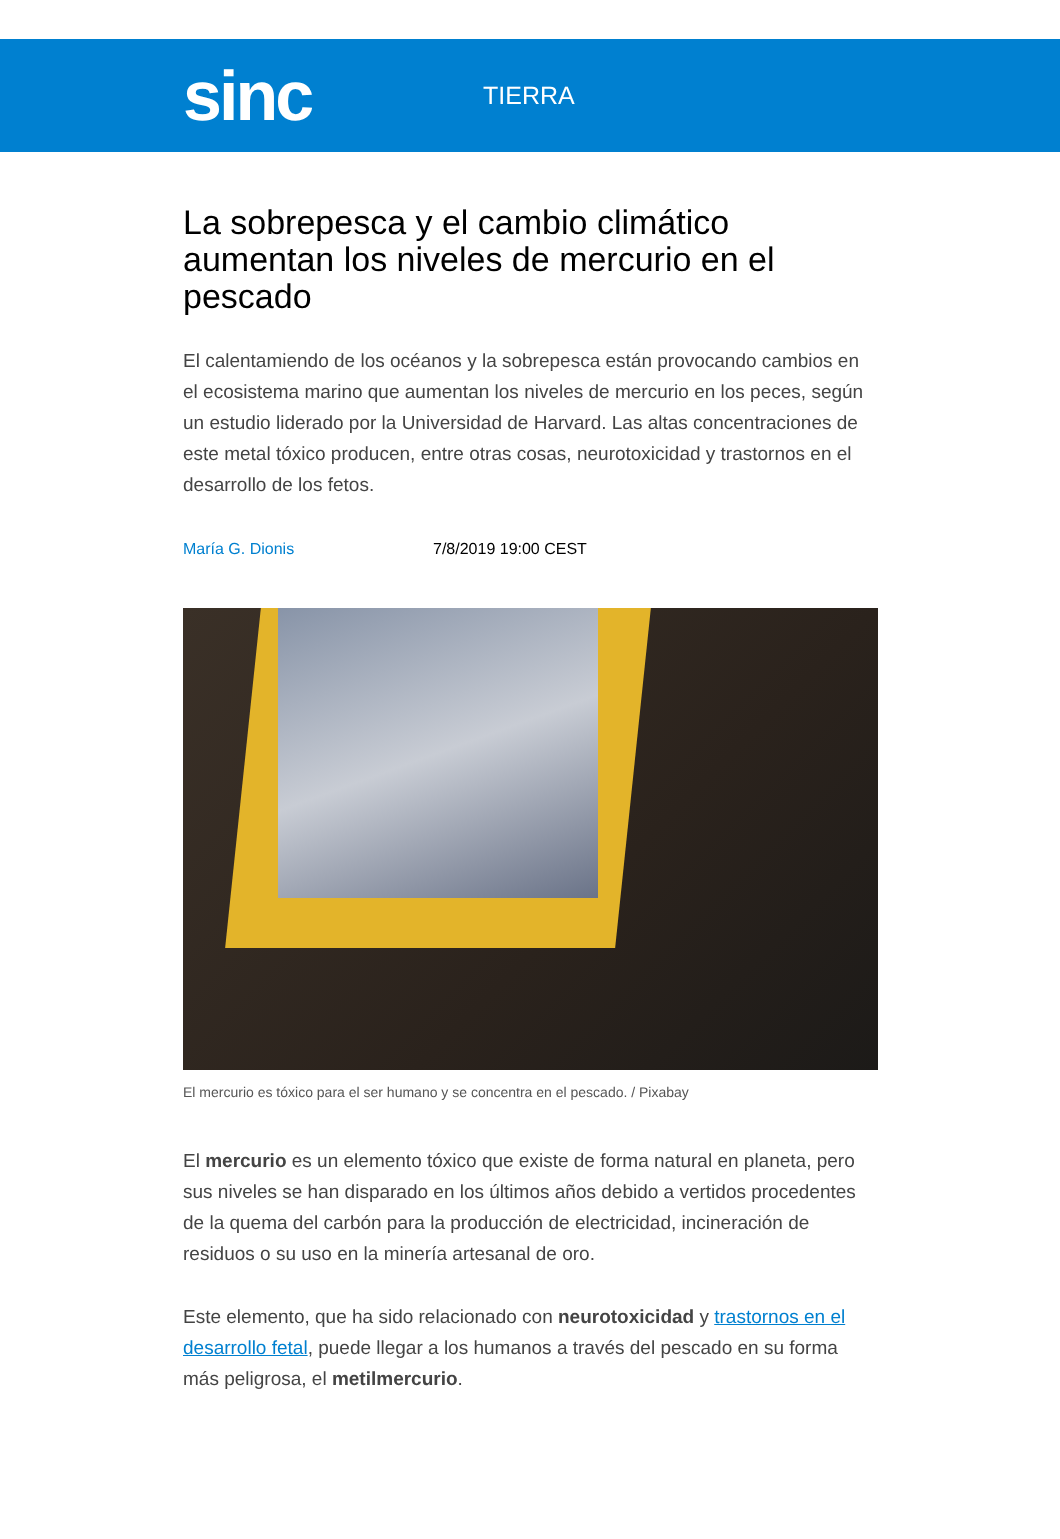sinc
TIERRA
La sobrepesca y el cambio climático aumentan los niveles de mercurio en el pescado
El calentamiendo de los océanos y la sobrepesca están provocando cambios en el ecosistema marino que aumentan los niveles de mercurio en los peces, según un estudio liderado por la Universidad de Harvard. Las altas concentraciones de este metal tóxico producen, entre otras cosas, neurotoxicidad y trastornos en el desarrollo de los fetos.
María G. Dionis 7/8/2019 19:00 CEST
El mercurio es tóxico para el ser humano y se concentra en el pescado. / Pixabay
El mercurio es un elemento tóxico que existe de forma natural en planeta, pero sus niveles se han disparado en los últimos años debido a vertidos procedentes de la quema del carbón para la producción de electricidad, incineración de residuos o su uso en la minería artesanal de oro.
Este elemento, que ha sido relacionado con neurotoxicidad y trastornos en el desarrollo fetal, puede llegar a los humanos a través del pescado en su forma más peligrosa, el metilmercurio.